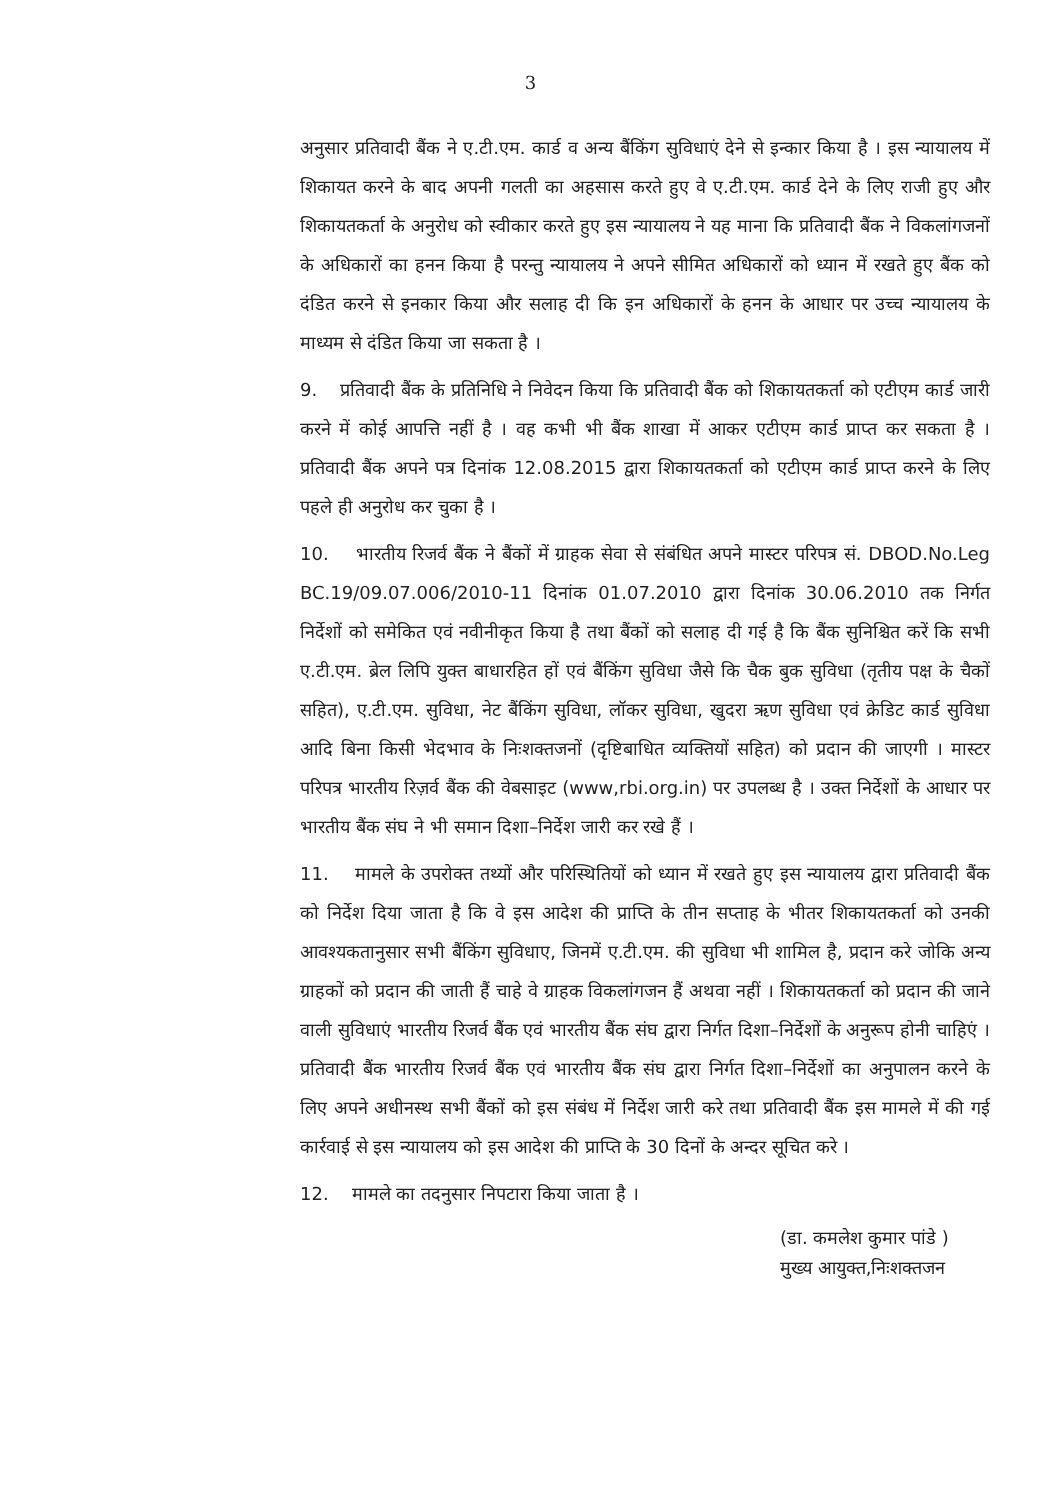3
अनुसार प्रतिवादी बैंक ने ए.टी.एम. कार्ड व अन्य बैंकिंग सुविधाएं देने से इन्कार किया है । इस न्यायालय में शिकायत करने के बाद अपनी गलती का अहसास करते हुए वे ए.टी.एम. कार्ड देने के लिए राजी हुए और शिकायतकर्ता के अनुरोध को स्वीकार करते हुए इस न्यायालय ने यह माना कि प्रतिवादी बैंक ने विकलांगजनों के अधिकारों का हनन किया है परन्तु न्यायालय ने अपने सीमित अधिकारों को ध्यान में रखते हुए बैंक को दंडित करने से इनकार किया और सलाह दी कि इन अधिकारों के हनन के आधार पर उच्च न्यायालय के माध्यम से दंडित किया जा सकता है ।
9. प्रतिवादी बैंक के प्रतिनिधि ने निवेदन किया कि प्रतिवादी बैंक को शिकायतकर्ता को एटीएम कार्ड जारी करने में कोई आपत्ति नहीं है । वह कभी भी बैंक शाखा में आकर एटीएम कार्ड प्राप्त कर सकता है । प्रतिवादी बैंक अपने पत्र दिनांक 12.08.2015 द्वारा शिकायतकर्ता को एटीएम कार्ड प्राप्त करने के लिए पहले ही अनुरोध कर चुका है ।
10. भारतीय रिजर्व बैंक ने बैंकों में ग्राहक सेवा से संबंधित अपने मास्टर परिपत्र सं. DBOD.No.Leg BC.19/09.07.006/2010-11 दिनांक 01.07.2010 द्वारा दिनांक 30.06.2010 तक निर्गत निर्देशों को समेकित एवं नवीनीकृत किया है तथा बैंकों को सलाह दी गई है कि बैंक सुनिश्चित करें कि सभी ए.टी.एम. ब्रेल लिपि युक्त बाधारहित हों एवं बैंकिंग सुविधा जैसे कि चैक बुक सुविधा (तृतीय पक्ष के चैकों सहित), ए.टी.एम. सुविधा, नेट बैंकिंग सुविधा, लॉकर सुविधा, खुदरा ऋण सुविधा एवं क्रेडिट कार्ड सुविधा आदि बिना किसी भेदभाव के निःशक्तजनों (दृष्टिबाधित व्यक्तियों सहित) को प्रदान की जाएगी । मास्टर परिपत्र भारतीय रिज़र्व बैंक की वेबसाइट (www,rbi.org.in) पर उपलब्ध है । उक्त निर्देशों के आधार पर भारतीय बैंक संघ ने भी समान दिशा–निर्देश जारी कर रखे हैं ।
11. मामले के उपरोक्त तथ्यों और परिस्थितियों को ध्यान में रखते हुए इस न्यायालय द्वारा प्रतिवादी बैंक को निर्देश दिया जाता है कि वे इस आदेश की प्राप्ति के तीन सप्ताह के भीतर शिकायतकर्ता को उनकी आवश्यकतानुसार सभी बैंकिंग सुविधाए, जिनमें ए.टी.एम. की सुविधा भी शामिल है, प्रदान करे जोकि अन्य ग्राहकों को प्रदान की जाती हैं चाहे वे ग्राहक विकलांगजन हैं अथवा नहीं । शिकायतकर्ता को प्रदान की जाने वाली सुविधाएं भारतीय रिजर्व बैंक एवं भारतीय बैंक संघ द्वारा निर्गत दिशा–निर्देशों के अनुरूप होनी चाहिएं । प्रतिवादी बैंक भारतीय रिजर्व बैंक एवं भारतीय बैंक संघ द्वारा निर्गत दिशा–निर्देशों का अनुपालन करने के लिए अपने अधीनस्थ सभी बैंकों को इस संबंध में निर्देश जारी करे तथा प्रतिवादी बैंक इस मामले में की गई कार्रवाई से इस न्यायालय को इस आदेश की प्राप्ति के 30 दिनों के अन्दर सूचित करे ।
12. मामले का तदनुसार निपटारा किया जाता है ।
(डा. कमलेश कुमार पांडे )
मुख्य आयुक्त,निःशक्तजन